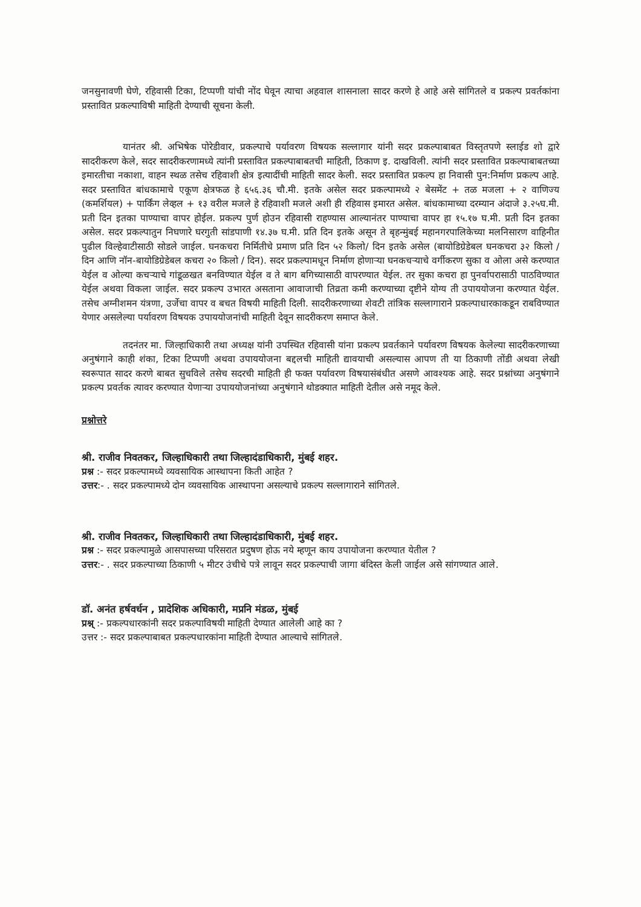जनसुनावणी घेणे, रहिवासी टिका, टिप्पणी यांची नोंद घेवून त्याचा अहवाल शासनाला सादर करणे हे आहे असे सांगितले व प्रकल्प प्रवर्तकांना प्रस्तावित प्रकल्पाविषी माहिती देण्याची सूचना केली.
यानंतर श्री. अभिषेक पोरेडीवार, प्रकल्पाचे पर्यावरण विषयक सल्लागार यांनी सदर प्रकल्पाबाबत विस्तृतपणे स्लाईड शो द्वारे सादरीकरण केले, सदर सादरीकरणामध्ये त्यांनी प्रस्तावित प्रकल्पाबाबतची माहिती, ठिकाण इ. दाखविली. त्यांनी सदर प्रस्तावित प्रकल्पाबाबतच्या इमारतीचा नकाशा, वाहन स्थळ तसेच रहिवाशी क्षेत्र इत्यादींची माहिती सादर केली. सदर प्रस्तावित प्रकल्प हा निवासी पुन:निर्माण प्रकल्प आहे. सदर प्रस्तावित बांधकामाचे एकूण क्षेत्रफळ हे ६५६.३६ चौ.मी. इतके असेल सदर प्रकल्पामध्ये २ बेसमेंट + तळ मजला + २ वाणिज्य (कमर्शियल) + पार्किंग लेव्हल + १३ वरील मजले हे रहिवाशी मजले अशी ही रहिवास इमारत असेल. बांधकामाच्या दरम्यान अंदाजे ३.२५घ.मी. प्रती दिन इतका पाण्याचा वापर होईल. प्रकल्प पुर्ण होउन रहिवासी राहण्यास आल्यानंतर पाण्याचा वापर हा १५.१७ घ.मी. प्रती दिन इतका असेल. सदर प्रकल्पातुन निघणारे घरगुती सांडपाणी १४.३७ घ.मी. प्रति दिन इतके असून ते बृहन्मुंबई महानगरपालिकेच्या मलनिसारण वाहिनीत पुढील विल्हेवाटीसाठी सोडले जाईल. घनकचरा निर्मितीचे प्रमाण प्रति दिन ५२ किलो/ दिन इतके असेल (बायोडिग्रेडेबल घनकचरा ३२ किलो / दिन आणि नॉन-बायोडिग्रेडेबल कचरा २० किलो / दिन). सदर प्रकल्पामधून निर्माण होणाऱ्या घनकचऱ्याचे वर्गीकरण सुका व ओला असे करण्यात येईल व ओल्या कचऱ्याचे गांडूळखत बनविण्यात येईल व ते बाग बगिच्यासाठी वापरण्यात येईल. तर सुका कचरा हा पुनर्वापरासाठी पाठविण्यात येईल अथवा विकला जाईल. सदर प्रकल्प उभारत असताना आवाजाची तिव्रता कमी करण्याच्या दृष्टीने योग्य ती उपाययोजना करण्यात येईल. तसेच अग्नीशमन यंत्रणा, उर्जेचा वापर व बचत विषयी माहिती दिली. सादरीकरणाच्या शेवटी तांत्रिक सल्लागाराने प्रकल्पाधारकाकडून राबविण्यात येणार असलेल्या पर्यावरण विषयक उपाययोजनांची माहिती देवून सादरीकरण समाप्त केले.
तदनंतर मा. जिल्हाधिकारी तथा अध्यक्ष यांनी उपस्थित रहिवासी यांना प्रकल्प प्रवर्तकाने पर्यावरण विषयक केलेल्या सादरीकरणाच्या अनुषंगाने काही शंका, टिका टिप्पणी अथवा उपाययोजना बद्दलची माहिती द्यावयाची असल्यास आपण ती या ठिकाणी तोंडी अथवा लेखी स्वरूपात सादर करणे बाबत सुचविले तसेच सदरची माहिती ही फक्त पर्यावरण विषयासंबंधीत असणे आवश्यक आहे. सदर प्रश्नांच्या अनुषंगाने प्रकल्प प्रवर्तक त्यावर करण्यात येणाऱ्या उपाययोजनांच्या अनुषंगाने थोडक्यात माहिती देतील असे नमूद केले.
प्रश्नोत्तरे
श्री. राजीव निवतकर, जिल्हाधिकारी तथा जिल्हादंडाधिकारी, मुंबई शहर.
प्रश्न :- सदर प्रकल्पामध्ये व्यवसायिक आस्थापना किती आहेत ?
उत्तर:- . सदर प्रकल्पामध्ये दोन व्यवसायिक आस्थापना असल्याचे प्रकल्प सल्लागाराने सांगितले.
श्री. राजीव निवतकर, जिल्हाधिकारी तथा जिल्हादंडाधिकारी, मुंबई शहर.
प्रश्न :- सदर प्रकल्पामुळे आसपासच्या परिसरात प्रदुषण होऊ नये म्हणून काय उपायोजना करण्यात येतील ?
उत्तर:- . सदर प्रकल्पाच्या ठिकाणी ५ मीटर उंचीचे पत्रे लावून सदर प्रकल्पाची जागा बंदिस्त केली जाईल असे सांगण्यात आले.
डॉ. अनंत हर्षवर्धन , प्रादेशिक अधिकारी, मप्रनि मंडळ, मुंबई
प्रश्न् :- प्रकल्पधारकांनी सदर प्रकल्पाविषयी माहिती देण्यात आलेली आहे का ?
उत्तर :- सदर प्रकल्पाबाबत प्रकल्पधारकांना माहिती देण्यात आल्याचे सांगितले.